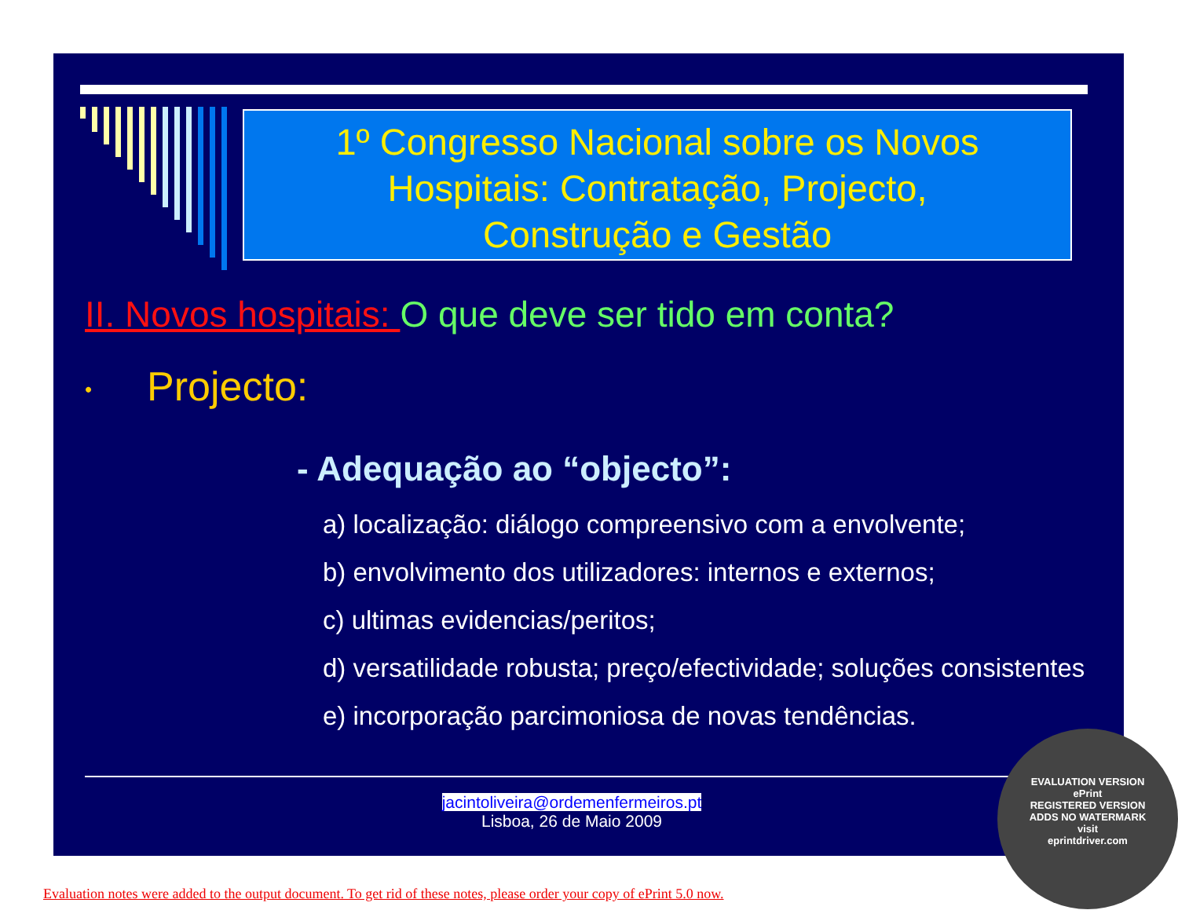1º Congresso Nacional sobre os Novos
Hospitais: Contratação, Projecto,
Construção e Gestão
II. Novos hospitais: O que deve ser tido em conta?
• Projecto:
- Adequação ao “objecto”:
a) localização: diálogo compreensivo com a envolvente;
b) envolvimento dos utilizadores: internos e externos;
c) ultimas evidencias/peritos;
d) versatilidade robusta; preço/efectividade; soluções consistentes
e) incorporação parcimoniosa de novas tendências.
jacintoliveira@ordemenfermeiros.pt
Lisboa, 26 de Maio 2009
EVALUATION VERSION
ePrint
REGISTERED VERSION
ADDS NO WATERMARK
visit
eprintdriver.com
Evaluation notes were added to the output document. To get rid of these notes, please order your copy of ePrint 5.0 now.